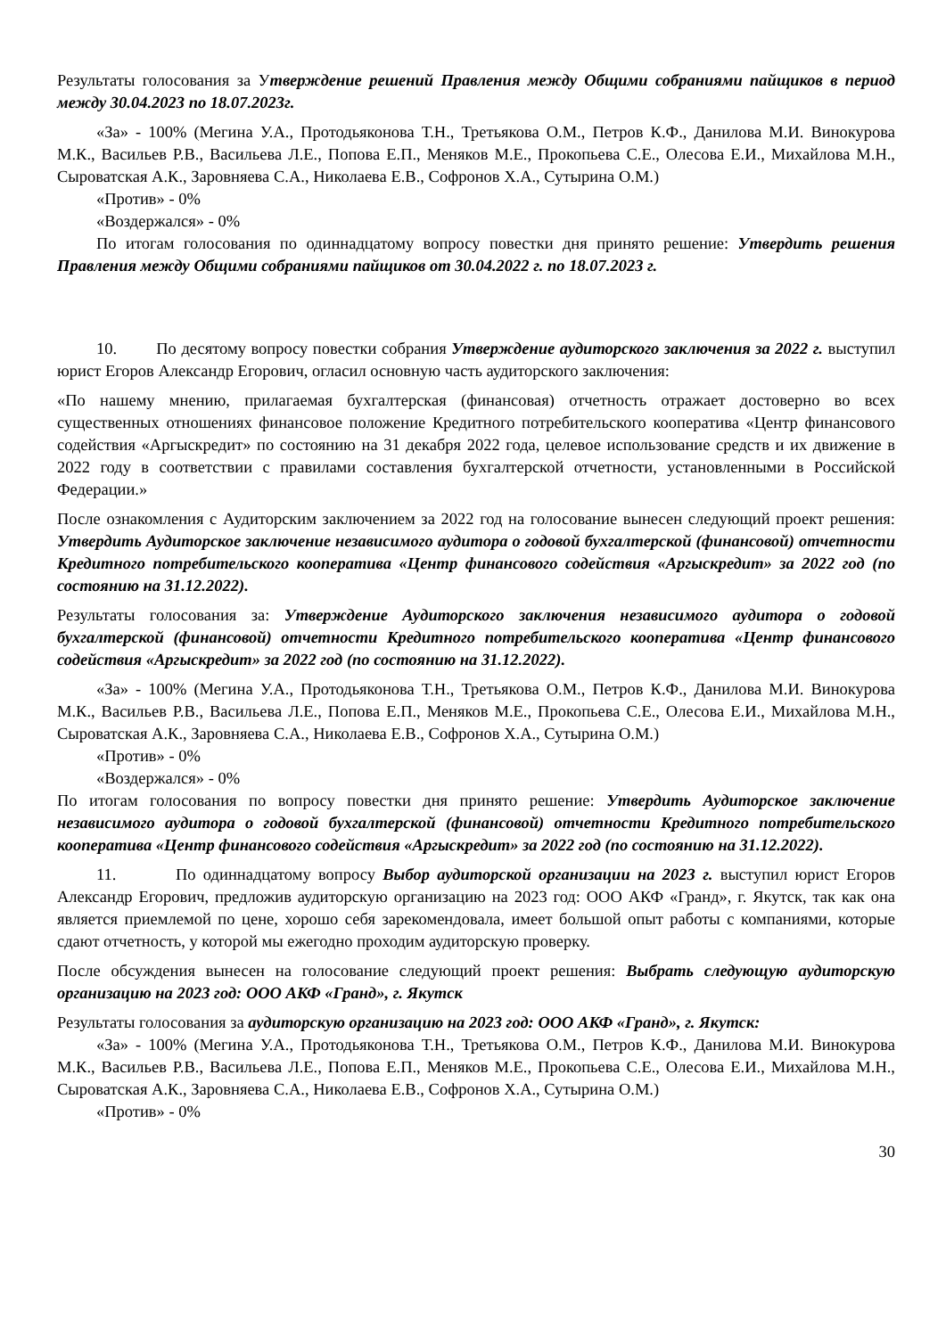Результаты голосования за Утверждение решений Правления между Общими собраниями пайщиков в период между 30.04.2023 по 18.07.2023г.
«За» - 100% (Мегина У.А., Протодьяконова Т.Н., Третьякова О.М., Петров К.Ф., Данилова М.И. Винокурова М.К., Васильев Р.В., Васильева Л.Е., Попова Е.П., Меняков М.Е., Прокопьева С.Е., Олесова Е.И., Михайлова М.Н., Сыроватская А.К., Заровняева С.А., Николаева Е.В., Софронов Х.А., Сутырина О.М.)
«Против» - 0%
«Воздержался» - 0%
По итогам голосования по одиннадцатому вопросу повестки дня принято решение: Утвердить решения Правления между Общими собраниями пайщиков от 30.04.2022 г. по 18.07.2023 г.
10. По десятому вопросу повестки собрания Утверждение аудиторского заключения за 2022 г. выступил юрист Егоров Александр Егорович, огласил основную часть аудиторского заключения:
«По нашему мнению, прилагаемая бухгалтерская (финансовая) отчетность отражает достоверно во всех существенных отношениях финансовое положение Кредитного потребительского кооператива «Центр финансового содействия «Аргыскредит» по состоянию на 31 декабря 2022 года, целевое использование средств и их движение в 2022 году в соответствии с правилами составления бухгалтерской отчетности, установленными в Российской Федерации.»
После ознакомления с Аудиторским заключением за 2022 год на голосование вынесен следующий проект решения: Утвердить Аудиторское заключение независимого аудитора о годовой бухгалтерской (финансовой) отчетности Кредитного потребительского кооператива «Центр финансового содействия «Аргыскредит» за 2022 год (по состоянию на 31.12.2022).
Результаты голосования за: Утверждение Аудиторского заключения независимого аудитора о годовой бухгалтерской (финансовой) отчетности Кредитного потребительского кооператива «Центр финансового содействия «Аргыскредит» за 2022 год (по состоянию на 31.12.2022).
«За» - 100% (Мегина У.А., Протодьяконова Т.Н., Третьякова О.М., Петров К.Ф., Данилова М.И. Винокурова М.К., Васильев Р.В., Васильева Л.Е., Попова Е.П., Меняков М.Е., Прокопьева С.Е., Олесова Е.И., Михайлова М.Н., Сыроватская А.К., Заровняева С.А., Николаева Е.В., Софронов Х.А., Сутырина О.М.)
«Против» - 0%
«Воздержался» - 0%
По итогам голосования по вопросу повестки дня принято решение: Утвердить Аудиторское заключение независимого аудитора о годовой бухгалтерской (финансовой) отчетности Кредитного потребительского кооператива «Центр финансового содействия «Аргыскредит» за 2022 год (по состоянию на 31.12.2022).
11. По одиннадцатому вопросу Выбор аудиторской организации на 2023 г. выступил юрист Егоров Александр Егорович, предложив аудиторскую организацию на 2023 год: ООО АКФ «Гранд», г. Якутск, так как она является приемлемой по цене, хорошо себя зарекомендовала, имеет большой опыт работы с компаниями, которые сдают отчетность, у которой мы ежегодно проходим аудиторскую проверку.
После обсуждения вынесен на голосование следующий проект решения: Выбрать следующую аудиторскую организацию на 2023 год: ООО АКФ «Гранд», г. Якутск
Результаты голосования за аудиторскую организацию на 2023 год: ООО АКФ «Гранд», г. Якутск:
«За» - 100% (Мегина У.А., Протодьяконова Т.Н., Третьякова О.М., Петров К.Ф., Данилова М.И. Винокурова М.К., Васильев Р.В., Васильева Л.Е., Попова Е.П., Меняков М.Е., Прокопьева С.Е., Олесова Е.И., Михайлова М.Н., Сыроватская А.К., Заровняева С.А., Николаева Е.В., Софронов Х.А., Сутырина О.М.)
«Против» - 0%
30